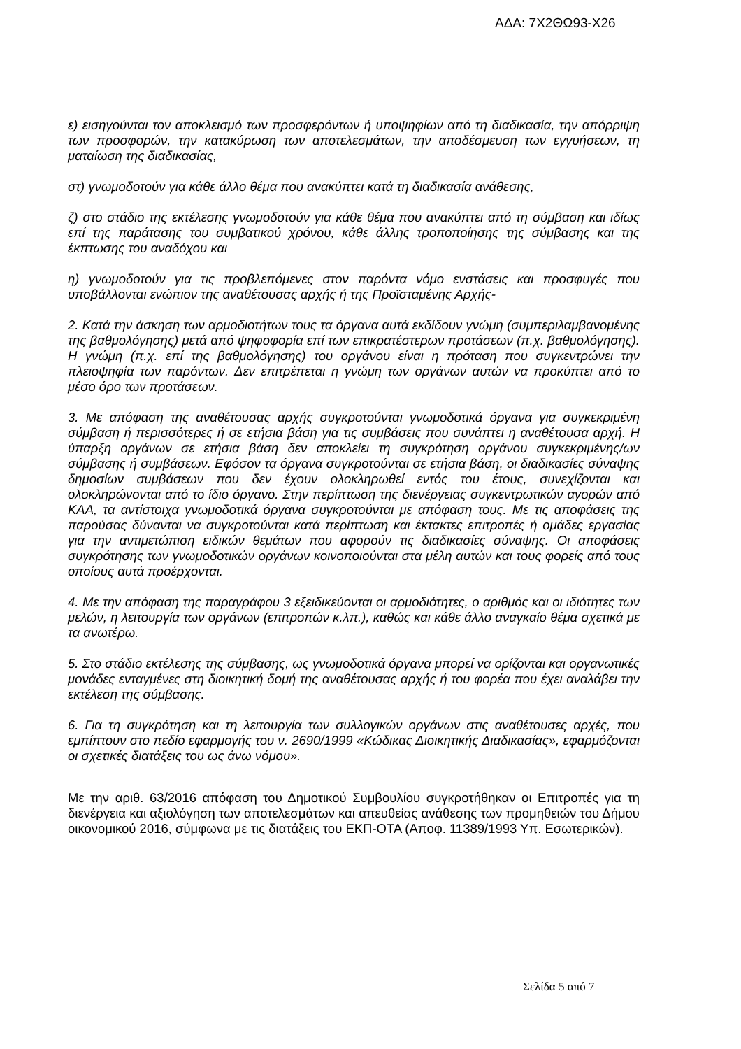ΑΔΑ: 7Χ2ΘΩ93-Χ26
ε) εισηγούνται τον αποκλεισμό των προσφερόντων ή υποψηφίων από τη διαδικασία, την απόρριψη των προσφορών, την κατακύρωση των αποτελεσμάτων, την αποδέσμευση των εγγυήσεων, τη ματαίωση της διαδικασίας,
στ) γνωμοδοτούν για κάθε άλλο θέμα που ανακύπτει κατά τη διαδικασία ανάθεσης,
ζ) στο στάδιο της εκτέλεσης γνωμοδοτούν για κάθε θέμα που ανακύπτει από τη σύμβαση και ιδίως επί της παράτασης του συμβατικού χρόνου, κάθε άλλης τροποποίησης της σύμβασης και της έκπτωσης του αναδόχου και
η) γνωμοδοτούν για τις προβλεπόμενες στον παρόντα νόμο ενστάσεις και προσφυγές που υποβάλλονται ενώπιον της αναθέτουσας αρχής ή της Προϊσταμένης Αρχής-
2. Κατά την άσκηση των αρμοδιοτήτων τους τα όργανα αυτά εκδίδουν γνώμη (συμπεριλαμβανομένης της βαθμολόγησης) μετά από ψηφοφορία επί των επικρατέστερων προτάσεων (π.χ. βαθμολόγησης). Η γνώμη (π.χ. επί της βαθμολόγησης) του οργάνου είναι η πρόταση που συγκεντρώνει την πλειοψηφία των παρόντων. Δεν επιτρέπεται η γνώμη των οργάνων αυτών να προκύπτει από το μέσο όρο των προτάσεων.
3. Με απόφαση της αναθέτουσας αρχής συγκροτούνται γνωμοδοτικά όργανα για συγκεκριμένη σύμβαση ή περισσότερες ή σε ετήσια βάση για τις συμβάσεις που συνάπτει η αναθέτουσα αρχή. Η ύπαρξη οργάνων σε ετήσια βάση δεν αποκλείει τη συγκρότηση οργάνου συγκεκριμένης/ων σύμβασης ή συμβάσεων. Εφόσον τα όργανα συγκροτούνται σε ετήσια βάση, οι διαδικασίες σύναψης δημοσίων συμβάσεων που δεν έχουν ολοκληρωθεί εντός του έτους, συνεχίζονται και ολοκληρώνονται από το ίδιο όργανο. Στην περίπτωση της διενέργειας συγκεντρωτικών αγορών από ΚΑΑ, τα αντίστοιχα γνωμοδοτικά όργανα συγκροτούνται με απόφαση τους. Με τις αποφάσεις της παρούσας δύνανται να συγκροτούνται κατά περίπτωση και έκτακτες επιτροπές ή ομάδες εργασίας για την αντιμετώπιση ειδικών θεμάτων που αφορούν τις διαδικασίες σύναψης. Οι αποφάσεις συγκρότησης των γνωμοδοτικών οργάνων κοινοποιούνται στα μέλη αυτών και τους φορείς από τους οποίους αυτά προέρχονται.
4. Με την απόφαση της παραγράφου 3 εξειδικεύονται οι αρμοδιότητες, ο αριθμός και οι ιδιότητες των μελών, η λειτουργία των οργάνων (επιτροπών κ.λπ.), καθώς και κάθε άλλο αναγκαίο θέμα σχετικά με τα ανωτέρω.
5. Στο στάδιο εκτέλεσης της σύμβασης, ως γνωμοδοτικά όργανα μπορεί να ορίζονται και οργανωτικές μονάδες ενταγμένες στη διοικητική δομή της αναθέτουσας αρχής ή του φορέα που έχει αναλάβει την εκτέλεση της σύμβασης.
6. Για τη συγκρότηση και τη λειτουργία των συλλογικών οργάνων στις αναθέτουσες αρχές, που εμπίπτουν στο πεδίο εφαρμογής του ν. 2690/1999 «Κώδικας Διοικητικής Διαδικασίας», εφαρμόζονται οι σχετικές διατάξεις του ως άνω νόμου».
Με την αριθ. 63/2016 απόφαση του Δημοτικού Συμβουλίου συγκροτήθηκαν οι Επιτροπές για τη διενέργεια και αξιολόγηση των αποτελεσμάτων και απευθείας ανάθεσης των προμηθειών του Δήμου οικονομικού 2016, σύμφωνα με τις διατάξεις του ΕΚΠ-ΟΤΑ (Αποφ. 11389/1993 Υπ. Εσωτερικών).
Σελίδα 5 από 7